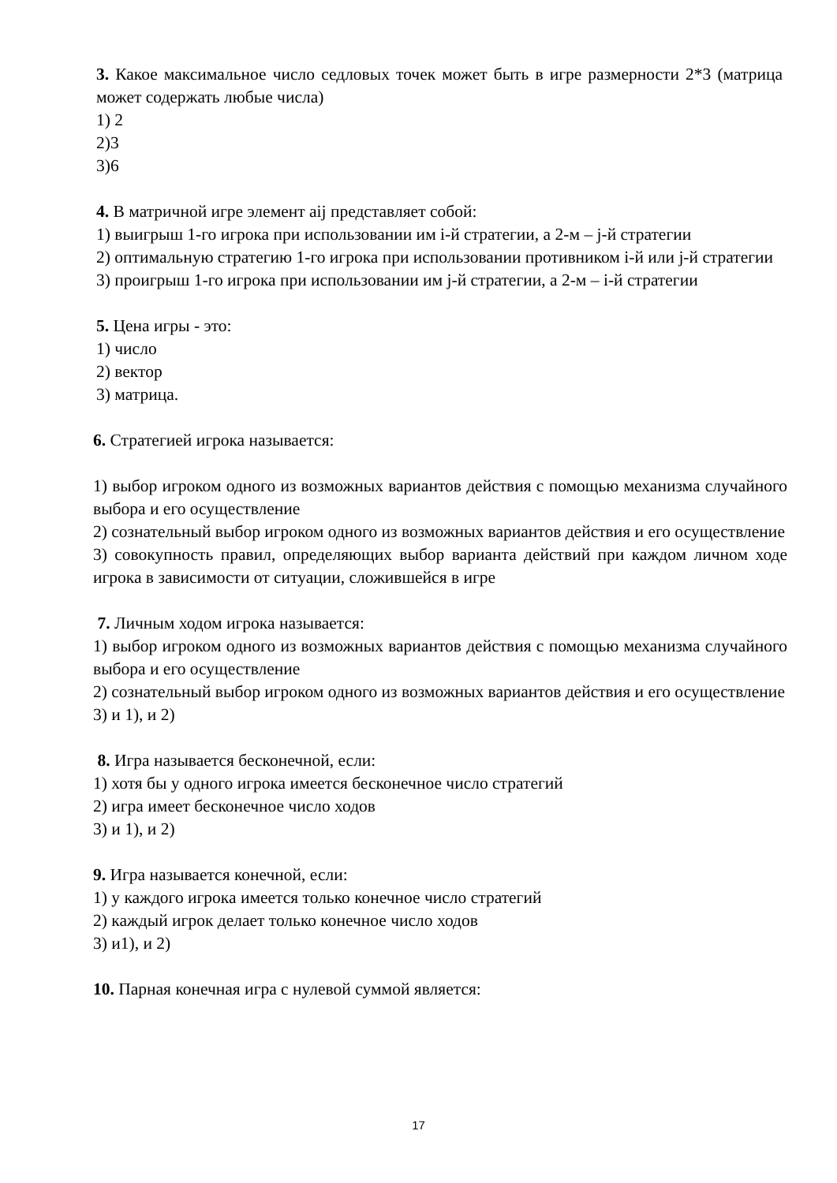3. Какое максимальное число седловых точек может быть в игре размерности 2*3 (матрица может содержать любые числа)
1) 2
2)3
3)6
4. В матричной игре элемент aij представляет собой:
1) выигрыш 1-го игрока при использовании им i-й стратегии, а 2-м – j-й стратегии
2) оптимальную стратегию 1-го игрока при использовании противником i-й или j-й стратегии
3) проигрыш 1-го игрока при использовании им j-й стратегии, а 2-м – i-й стратегии
5. Цена игры - это:
1) число
2) вектор
3) матрица.
6. Стратегией игрока называется:
1) выбор игроком одного из возможных вариантов действия с помощью механизма случайного выбора и его осуществление
2) сознательный выбор игроком одного из возможных вариантов действия и его осуществление
3) совокупность правил, определяющих выбор варианта действий при каждом личном ходе игрока в зависимости от ситуации, сложившейся в игре
7. Личным ходом игрока называется:
1) выбор игроком одного из возможных вариантов действия с помощью механизма случайного выбора и его осуществление
2) сознательный выбор игроком одного из возможных вариантов действия и его осуществление
3) и 1), и 2)
8. Игра называется бесконечной, если:
1) хотя бы у одного игрока имеется бесконечное число стратегий
2) игра имеет бесконечное число ходов
3) и 1), и 2)
9. Игра называется конечной, если:
1) у каждого игрока имеется только конечное число стратегий
2) каждый игрок делает только конечное число ходов
3) и1), и 2)
10. Парная конечная игра с нулевой суммой является:
17